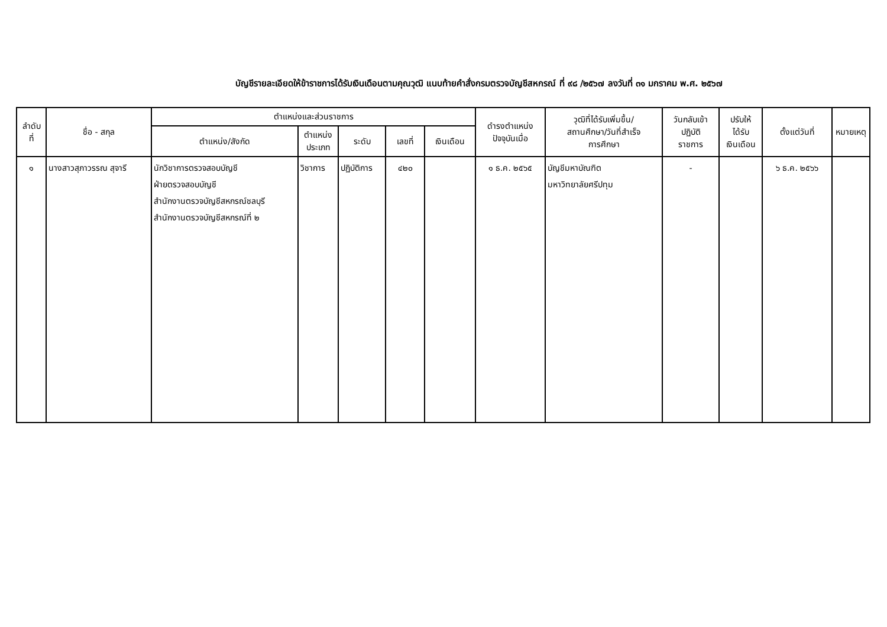บัญชีรายละเอียดให้ข้าราชการได้รับเงินเดือนตามคุณวุฒิ แนบท้ายคำสั่งกรมตรวจบัญชีสหกรณ์ ที่ ๙๘ /๒๕๖๗ ลงวันที่ ๓๑ มกราคม พ.ศ. ๒๕๖๗
| ลำดับ ที่ | ชื่อ - สกุล | ตำแหน่งและส่วนราชการ | | | | | ดำรงตำแหน่ง ปัจจุบันเมื่อ | วุฒิที่ได้รับเพิ่มขึ้น/ สถานศึกษา/วันที่สำเร็จ การศึกษา | วันกลับเข้า ปฏิบัติ ราชการ | ปรับให้ ได้รับ เงินเดือน | ตั้งแต่วันที่ | หมายเหตุ |
| --- | --- | --- | --- | --- | --- | --- | --- | --- | --- | --- | --- | --- |
| | | ตำแหน่ง/สังกัด | ตำแหน่ง ประเภท | ระดับ | เลขที่ | เงินเดือน | | | | | | |
| ๑ | นางสาวสุภาวรรณ สุจารี | นักวิชาการตรวจสอบบัญชี ฝ่ายตรวจสอบบัญชี สำนักงานตรวจบัญชีสหกรณ์ชลบุรี สำนักงานตรวจบัญชีสหกรณ์ที่ ๒ | วิชาการ | ปฏิบัติการ | ๔๒๐ | | ๑ ธ.ค. ๒๕๖๕ | บัญชีมหาบัณฑิต มหาวิทยาลัยศรีปทุม | - | | ๖ ธ.ค. ๒๕๖๖ | |